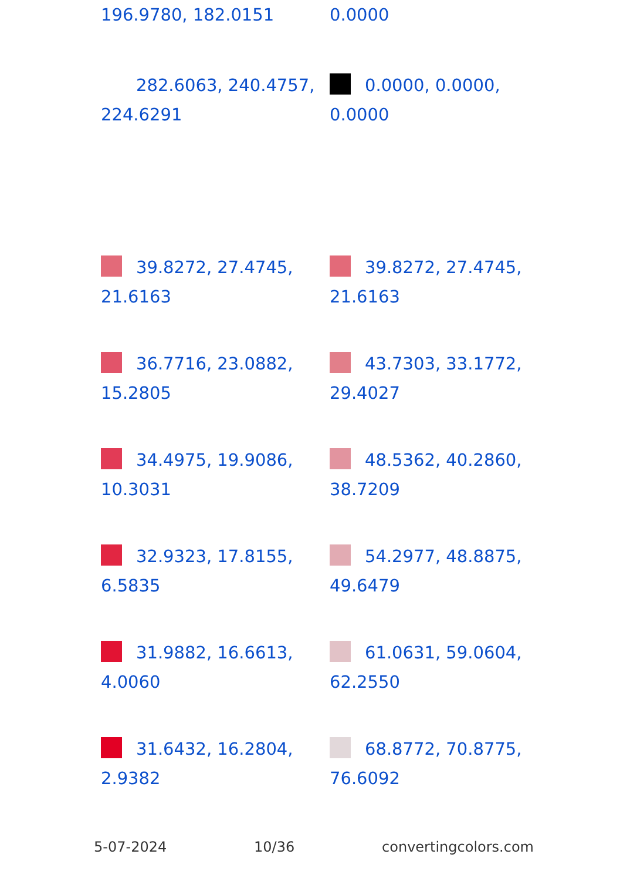| 196.9780, 182.0151 | 0.0000 |
| 282.6063, 240.4757, 224.6291 | 0.0000, 0.0000, 0.0000 |
| 39.8272, 27.4745, 21.6163 | 39.8272, 27.4745, 21.6163 |
| 36.7716, 23.0882, 15.2805 | 43.7303, 33.1772, 29.4027 |
| 34.4975, 19.9086, 10.3031 | 48.5362, 40.2860, 38.7209 |
| 32.9323, 17.8155, 6.5835 | 54.2977, 48.8875, 49.6479 |
| 31.9882, 16.6613, 4.0060 | 61.0631, 59.0604, 62.2550 |
| 31.6432, 16.2804, 2.9382 | 68.8772, 70.8775, 76.6092 |
5-07-2024 10/36 convertingcolors.com